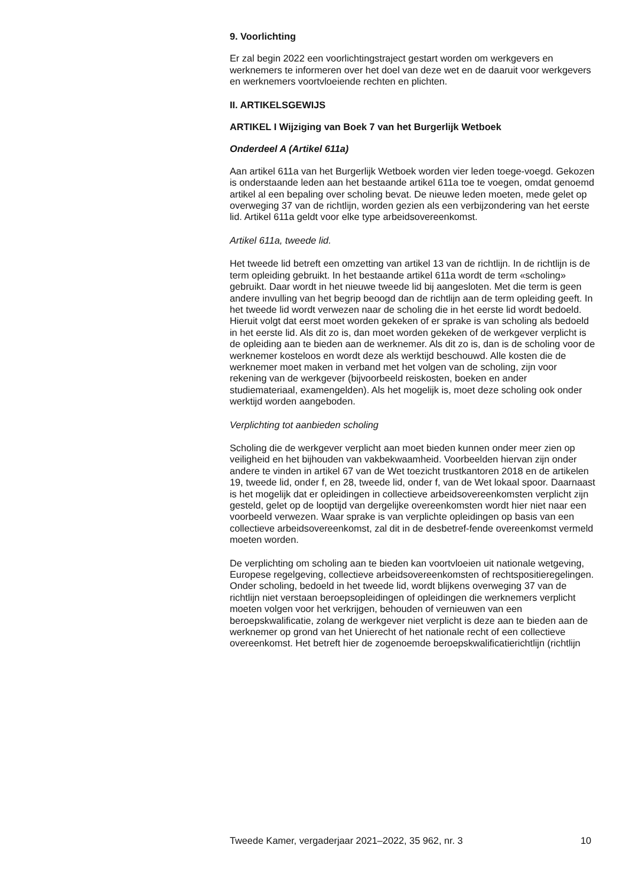9. Voorlichting
Er zal begin 2022 een voorlichtingstraject gestart worden om werkgevers en werknemers te informeren over het doel van deze wet en de daaruit voor werkgevers en werknemers voortvloeiende rechten en plichten.
II. ARTIKELSGEWIJS
ARTIKEL I Wijziging van Boek 7 van het Burgerlijk Wetboek
Onderdeel A (Artikel 611a)
Aan artikel 611a van het Burgerlijk Wetboek worden vier leden toege-voegd. Gekozen is onderstaande leden aan het bestaande artikel 611a toe te voegen, omdat genoemd artikel al een bepaling over scholing bevat. De nieuwe leden moeten, mede gelet op overweging 37 van de richtlijn, worden gezien als een verbijzondering van het eerste lid. Artikel 611a geldt voor elke type arbeidsovereenkomst.
Artikel 611a, tweede lid.
Het tweede lid betreft een omzetting van artikel 13 van de richtlijn. In de richtlijn is de term opleiding gebruikt. In het bestaande artikel 611a wordt de term «scholing» gebruikt. Daar wordt in het nieuwe tweede lid bij aangesloten. Met die term is geen andere invulling van het begrip beoogd dan de richtlijn aan de term opleiding geeft. In het tweede lid wordt verwezen naar de scholing die in het eerste lid wordt bedoeld. Hieruit volgt dat eerst moet worden gekeken of er sprake is van scholing als bedoeld in het eerste lid. Als dit zo is, dan moet worden gekeken of de werkgever verplicht is de opleiding aan te bieden aan de werknemer. Als dit zo is, dan is de scholing voor de werknemer kosteloos en wordt deze als werktijd beschouwd. Alle kosten die de werknemer moet maken in verband met het volgen van de scholing, zijn voor rekening van de werkgever (bijvoorbeeld reiskosten, boeken en ander studiemateriaal, examengelden). Als het mogelijk is, moet deze scholing ook onder werktijd worden aangeboden.
Verplichting tot aanbieden scholing
Scholing die de werkgever verplicht aan moet bieden kunnen onder meer zien op veiligheid en het bijhouden van vakbekwaamheid. Voorbeelden hiervan zijn onder andere te vinden in artikel 67 van de Wet toezicht trustkantoren 2018 en de artikelen 19, tweede lid, onder f, en 28, tweede lid, onder f, van de Wet lokaal spoor. Daarnaast is het mogelijk dat er opleidingen in collectieve arbeidsovereenkomsten verplicht zijn gesteld, gelet op de looptijd van dergelijke overeenkomsten wordt hier niet naar een voorbeeld verwezen. Waar sprake is van verplichte opleidingen op basis van een collectieve arbeidsovereenkomst, zal dit in de desbetref-fende overeenkomst vermeld moeten worden.
De verplichting om scholing aan te bieden kan voortvloeien uit nationale wetgeving, Europese regelgeving, collectieve arbeidsovereenkomsten of rechtspositieregelingen.
Onder scholing, bedoeld in het tweede lid, wordt blijkens overweging 37 van de richtlijn niet verstaan beroepsopleidingen of opleidingen die werknemers verplicht moeten volgen voor het verkrijgen, behouden of vernieuwen van een beroepskwalificatie, zolang de werkgever niet verplicht is deze aan te bieden aan de werknemer op grond van het Unierecht of het nationale recht of een collectieve overeenkomst. Het betreft hier de zogenoemde beroepskwalificatierichtlijn (richtlijn
Tweede Kamer, vergaderjaar 2021–2022, 35 962, nr. 3 10